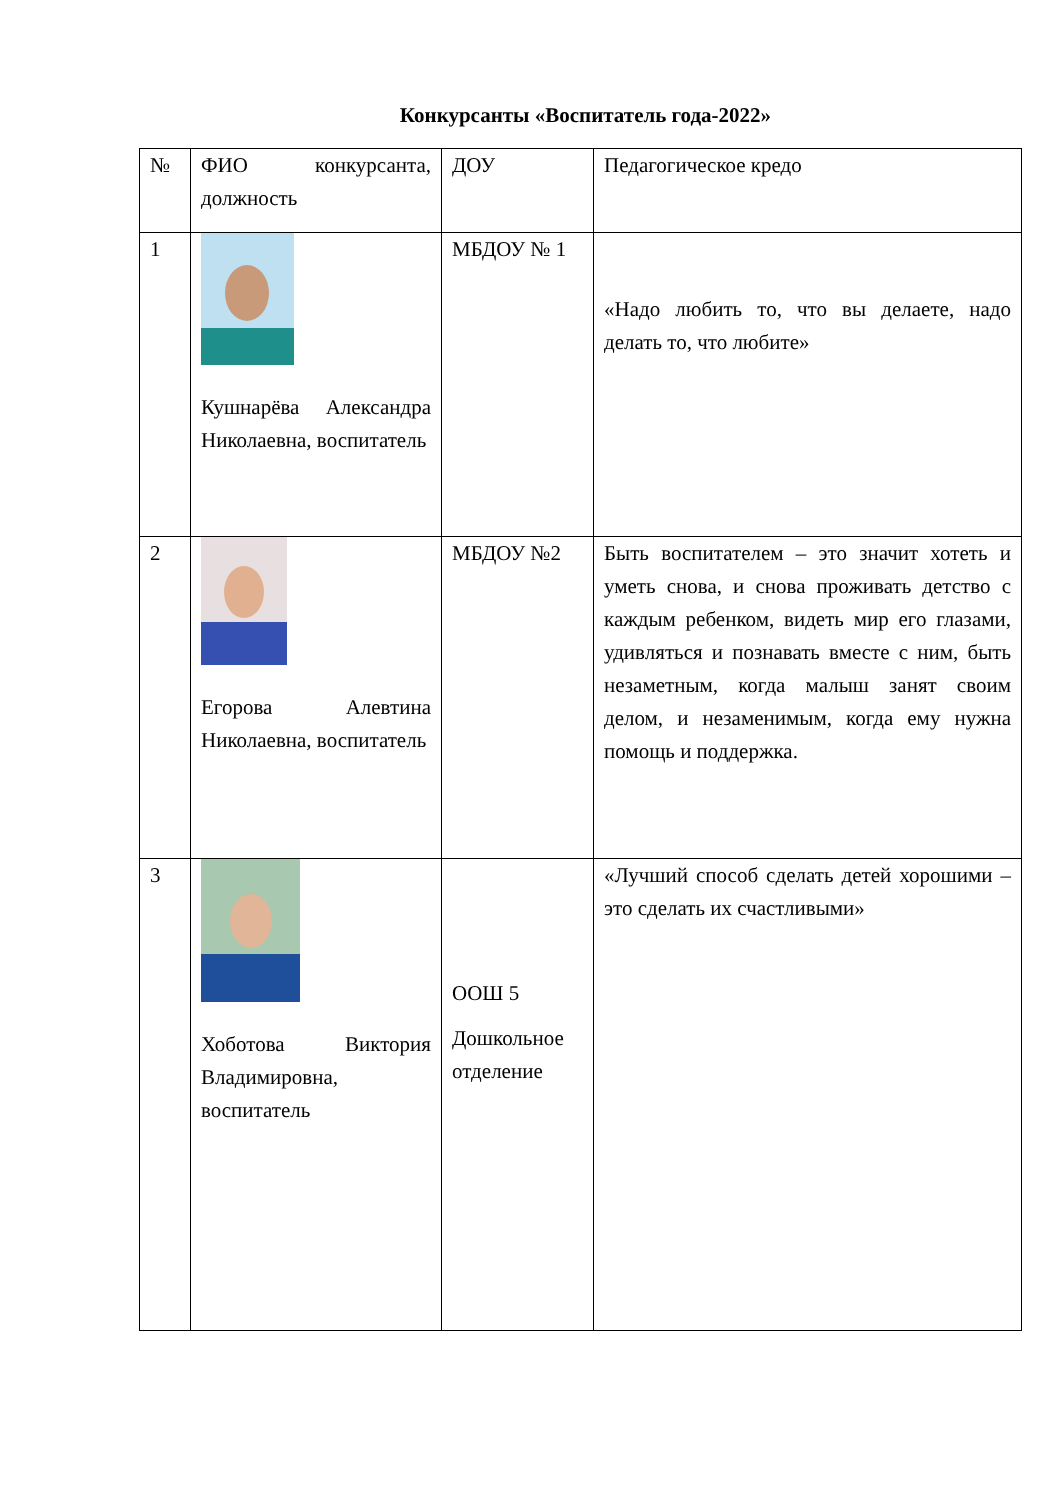Конкурсанты «Воспитатель года-2022»
| № | ФИО конкурсанта, должность | ДОУ | Педагогическое кредо |
| 1 | Кушнарёва Александра Николаевна, воспитатель | МБДОУ № 1 | «Надо любить то, что вы делаете, надо делать то, что любите» |
| 2 | Егорова Алевтина Николаевна, воспитатель | МБДОУ №2 | Быть воспитателем – это значит хотеть и уметь снова, и снова проживать детство с каждым ребенком, видеть мир его глазами, удивляться и познавать вместе с ним, быть незаметным, когда малыш занят своим делом, и незаменимым, когда ему нужна помощь и поддержка. |
| 3 | Хоботова Виктория Владимировна, воспитатель | ООШ 5 Дошкольное отделение | «Лучший способ сделать детей хорошими – это сделать их счастливыми» |